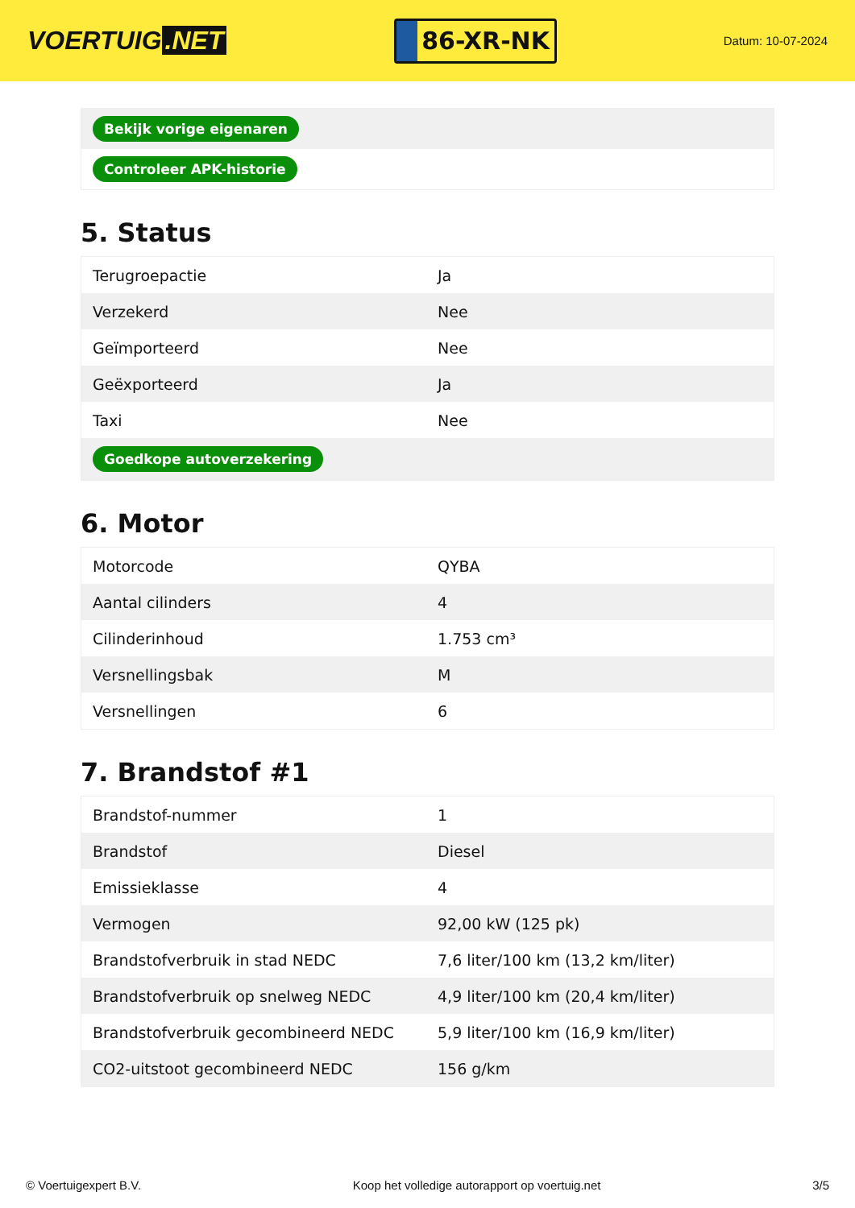VOERTUIG.NET
86-XR-NK
Datum: 10-07-2024
| Bekijk vorige eigenaren |
| Controleer APK-historie |
5. Status
| Terugroepactie | Ja |
| Verzekerd | Nee |
| Geïmporteerd | Nee |
| Geëxporteerd | Ja |
| Taxi | Nee |
| Goedkope autoverzekering | |
6. Motor
| Motorcode | QYBA |
| Aantal cilinders | 4 |
| Cilinderinhoud | 1.753 cm³ |
| Versnellingsbak | M |
| Versnellingen | 6 |
7. Brandstof #1
| Brandstof-nummer | 1 |
| Brandstof | Diesel |
| Emissieklasse | 4 |
| Vermogen | 92,00 kW (125 pk) |
| Brandstofverbruik in stad NEDC | 7,6 liter/100 km (13,2 km/liter) |
| Brandstofverbruik op snelweg NEDC | 4,9 liter/100 km (20,4 km/liter) |
| Brandstofverbruik gecombineerd NEDC | 5,9 liter/100 km (16,9 km/liter) |
| CO2-uitstoot gecombineerd NEDC | 156 g/km |
© Voertuigexpert B.V. Koop het volledige autorapport op voertuig.net 3/5